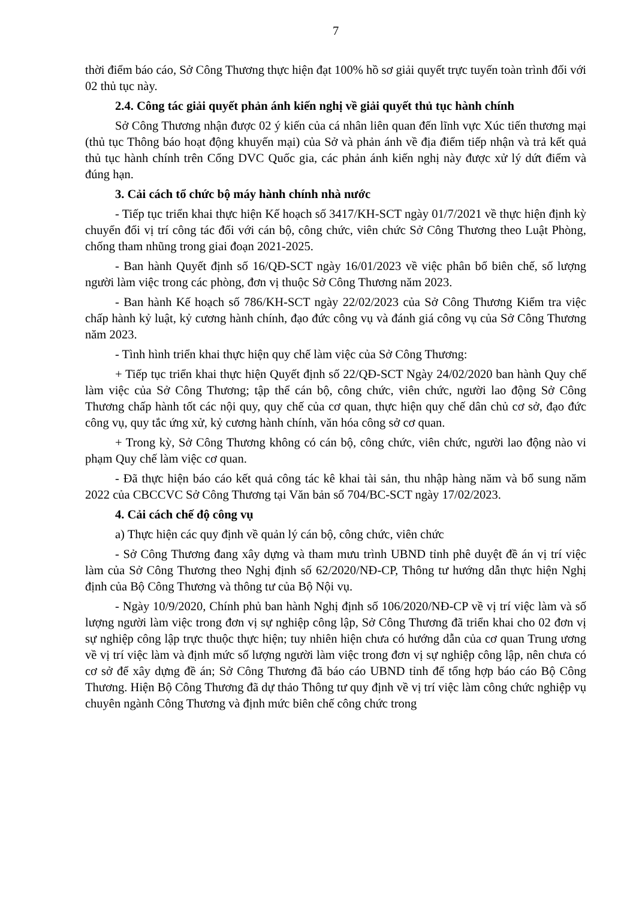7
thời điểm báo cáo, Sở Công Thương thực hiện đạt 100% hồ sơ giải quyết trực tuyến toàn trình đối với 02 thủ tục này.
2.4. Công tác giải quyết phản ánh kiến nghị về giải quyết thủ tục hành chính
Sở Công Thương nhận được 02 ý kiến của cá nhân liên quan đến lĩnh vực Xúc tiến thương mại (thủ tục Thông báo hoạt động khuyến mại) của Sở và phản ánh về địa điểm tiếp nhận và trả kết quả thủ tục hành chính trên Cổng DVC Quốc gia, các phản ánh kiến nghị này được xử lý dứt điểm và đúng hạn.
3. Cải cách tổ chức bộ máy hành chính nhà nước
- Tiếp tục triển khai thực hiện Kế hoạch số 3417/KH-SCT ngày 01/7/2021 về thực hiện định kỳ chuyển đổi vị trí công tác đối với cán bộ, công chức, viên chức Sở Công Thương theo Luật Phòng, chống tham nhũng trong giai đoạn 2021-2025.
- Ban hành Quyết định số 16/QĐ-SCT ngày 16/01/2023 về việc phân bổ biên chế, số lượng người làm việc trong các phòng, đơn vị thuộc Sở Công Thương năm 2023.
- Ban hành Kế hoạch số 786/KH-SCT ngày 22/02/2023 của Sở Công Thương Kiểm tra việc chấp hành kỷ luật, kỷ cương hành chính, đạo đức công vụ và đánh giá công vụ của Sở Công Thương năm 2023.
- Tình hình triển khai thực hiện quy chế làm việc của Sở Công Thương:
+ Tiếp tục triển khai thực hiện Quyết định số 22/QĐ-SCT Ngày 24/02/2020 ban hành Quy chế làm việc của Sở Công Thương; tập thể cán bộ, công chức, viên chức, người lao động Sở Công Thương chấp hành tốt các nội quy, quy chế của cơ quan, thực hiện quy chế dân chủ cơ sở, đạo đức công vụ, quy tắc ứng xử, kỷ cương hành chính, văn hóa công sở cơ quan.
+ Trong kỳ, Sở Công Thương không có cán bộ, công chức, viên chức, người lao động nào vi phạm Quy chế làm việc cơ quan.
- Đã thực hiện báo cáo kết quả công tác kê khai tài sản, thu nhập hàng năm và bổ sung năm 2022 của CBCCVC Sở Công Thương tại Văn bản số 704/BC-SCT ngày 17/02/2023.
4. Cải cách chế độ công vụ
a) Thực hiện các quy định về quản lý cán bộ, công chức, viên chức
- Sở Công Thương đang xây dựng và tham mưu trình UBND tỉnh phê duyệt đề án vị trí việc làm của Sở Công Thương theo Nghị định số 62/2020/NĐ-CP, Thông tư hướng dẫn thực hiện Nghị định của Bộ Công Thương và thông tư của Bộ Nội vụ.
- Ngày 10/9/2020, Chính phủ ban hành Nghị định số 106/2020/NĐ-CP về vị trí việc làm và số lượng người làm việc trong đơn vị sự nghiệp công lập, Sở Công Thương đã triển khai cho 02 đơn vị sự nghiệp công lập trực thuộc thực hiện; tuy nhiên hiện chưa có hướng dẫn của cơ quan Trung ương về vị trí việc làm và định mức số lượng người làm việc trong đơn vị sự nghiệp công lập, nên chưa có cơ sở để xây dựng đề án; Sở Công Thương đã báo cáo UBND tỉnh để tổng hợp báo cáo Bộ Công Thương. Hiện Bộ Công Thương đã dự thảo Thông tư quy định về vị trí việc làm công chức nghiệp vụ chuyên ngành Công Thương và định mức biên chế công chức trong